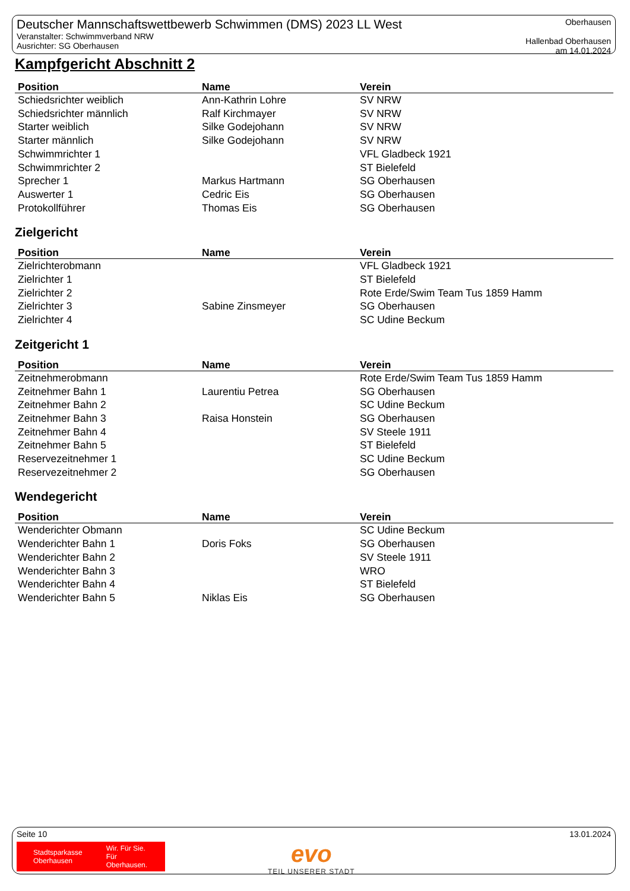Deutscher Mannschaftswettbewerb Schwimmen (DMS) 2023 LL West
Veranstalter: Schwimmverband NRW
Ausrichter: SG Oberhausen
Oberhausen
Hallenbad Oberhausen
am 14.01.2024
Kampfgericht Abschnitt 2
| Position | Name | Verein |
| --- | --- | --- |
| Schiedsrichter weiblich | Ann-Kathrin Lohre | SV NRW |
| Schiedsrichter männlich | Ralf Kirchmayer | SV NRW |
| Starter weiblich | Silke Godejohann | SV NRW |
| Starter männlich | Silke Godejohann | SV NRW |
| Schwimmrichter 1 | | VFL Gladbeck 1921 |
| Schwimmrichter 2 | | ST Bielefeld |
| Sprecher 1 | Markus Hartmann | SG Oberhausen |
| Auswerter 1 | Cedric Eis | SG Oberhausen |
| Protokollführer | Thomas Eis | SG Oberhausen |
Zielgericht
| Position | Name | Verein |
| --- | --- | --- |
| Zielrichterobmann | | VFL Gladbeck 1921 |
| Zielrichter 1 | | ST Bielefeld |
| Zielrichter 2 | | Rote Erde/Swim Team Tus 1859 Hamm |
| Zielrichter 3 | Sabine Zinsmeyer | SG Oberhausen |
| Zielrichter 4 | | SC Udine Beckum |
Zeitgericht 1
| Position | Name | Verein |
| --- | --- | --- |
| Zeitnehmerobmann | | Rote Erde/Swim Team Tus 1859 Hamm |
| Zeitnehmer Bahn 1 | Laurentiu Petrea | SG Oberhausen |
| Zeitnehmer Bahn 2 | | SC Udine Beckum |
| Zeitnehmer Bahn 3 | Raisa Honstein | SG Oberhausen |
| Zeitnehmer Bahn 4 | | SV Steele 1911 |
| Zeitnehmer Bahn 5 | | ST Bielefeld |
| Reservezeitnehmer 1 | | SC Udine Beckum |
| Reservezeitnehmer 2 | | SG Oberhausen |
Wendegericht
| Position | Name | Verein |
| --- | --- | --- |
| Wenderichter Obmann | | SC Udine Beckum |
| Wenderichter Bahn 1 | Doris Foks | SG Oberhausen |
| Wenderichter Bahn 2 | | SV Steele 1911 |
| Wenderichter Bahn 3 | | WRO |
| Wenderichter Bahn 4 | | ST Bielefeld |
| Wenderichter Bahn 5 | Niklas Eis | SG Oberhausen |
Seite 10 13.01.2024
Stadtsparkasse
Oberhausen
Wir. Für Sie.
Für Oberhausen.
evo
TEIL UNSERER STADT